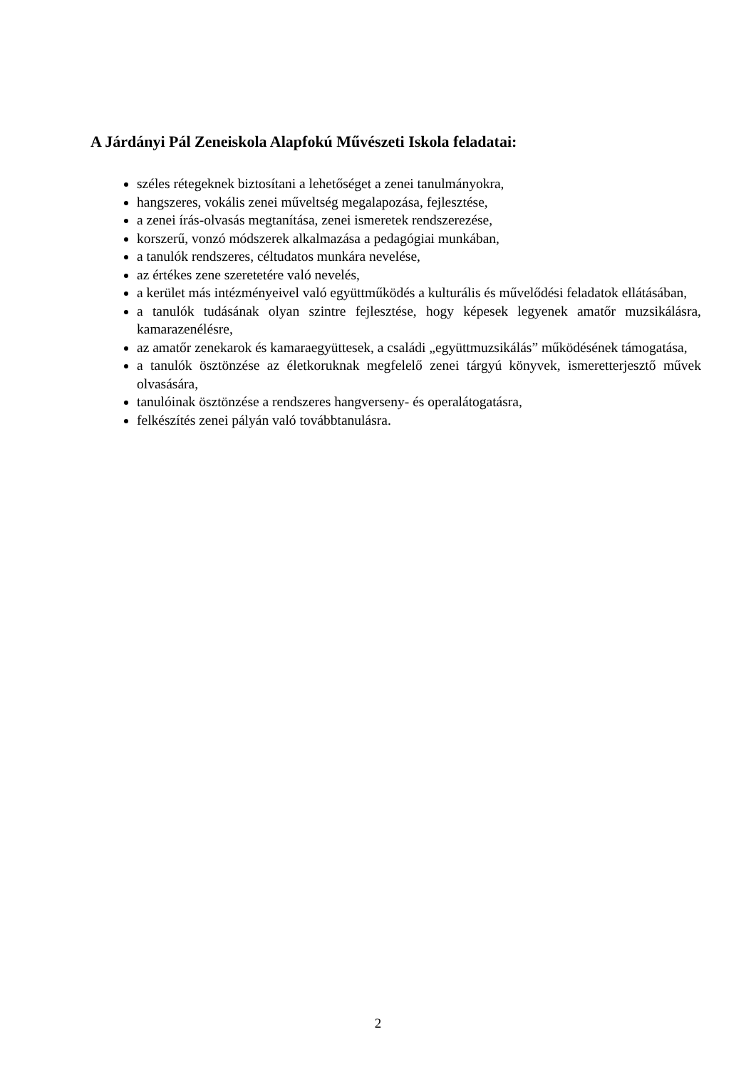A Járdányi Pál Zeneiskola Alapfokú Művészeti Iskola feladatai:
széles rétegeknek biztosítani a lehetőséget a zenei tanulmányokra,
hangszeres, vokális zenei műveltség megalapozása, fejlesztése,
a zenei írás-olvasás megtanítása, zenei ismeretek rendszerezése,
korszerű, vonzó módszerek alkalmazása a pedagógiai munkában,
a tanulók rendszeres, céltudatos munkára nevelése,
az értékes zene szeretetére való nevelés,
a kerület más intézményeivel való együttműködés a kulturális és művelődési feladatok ellátásában,
a tanulók tudásának olyan szintre fejlesztése, hogy képesek legyenek amatőr muzsikálásra, kamarazenélésre,
az amatőr zenekarok és kamaraegyüttesek, a családi „együttmuzsikálás” működésének támogatása,
a tanulók ösztönzése az életkoruknak megfelelő zenei tárgyú könyvek, ismeretterjesztő művek olvasására,
tanulóinak ösztönzése a rendszeres hangverseny- és operalátogatásra,
felkészítés zenei pályán való továbbtanulásra.
2